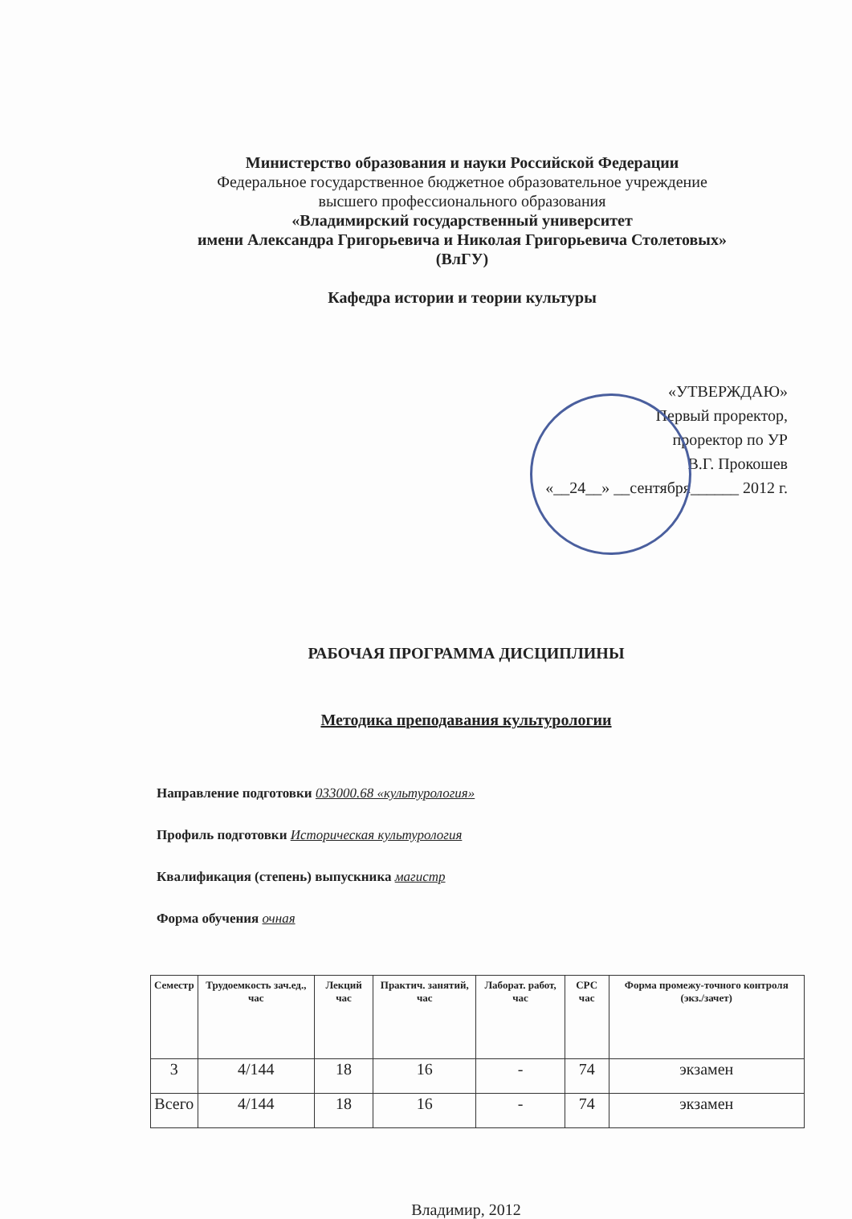Министерство образования и науки Российской Федерации
Федеральное государственное бюджетное образовательное учреждение
высшего профессионального образования
«Владимирский государственный университет
имени Александра Григорьевича и Николая Григорьевича Столетовых»
(ВлГУ)
Кафедра истории и теории культуры
«УТВЕРЖДАЮ»
Первый проректор,
проректор по УР
В.Г. Прокошев
«__24__» __сентября______ 2012 г.
РАБОЧАЯ ПРОГРАММА ДИСЦИПЛИНЫ
Методика преподавания культурологии
Направление подготовки 033000.68 «культурология»
Профиль подготовки Историческая культурология
Квалификация (степень) выпускника магистр
Форма обучения очная
| Семестр | Трудоемкость зач.ед., час | Лекций час | Практич. занятий, час | Лаборат. работ, час | СРС час | Форма промежу-точного контроля (экз./зачет) |
| --- | --- | --- | --- | --- | --- | --- |
| 3 | 4/144 | 18 | 16 | - | 74 | экзамен |
| Всего | 4/144 | 18 | 16 | - | 74 | экзамен |
Владимир, 2012